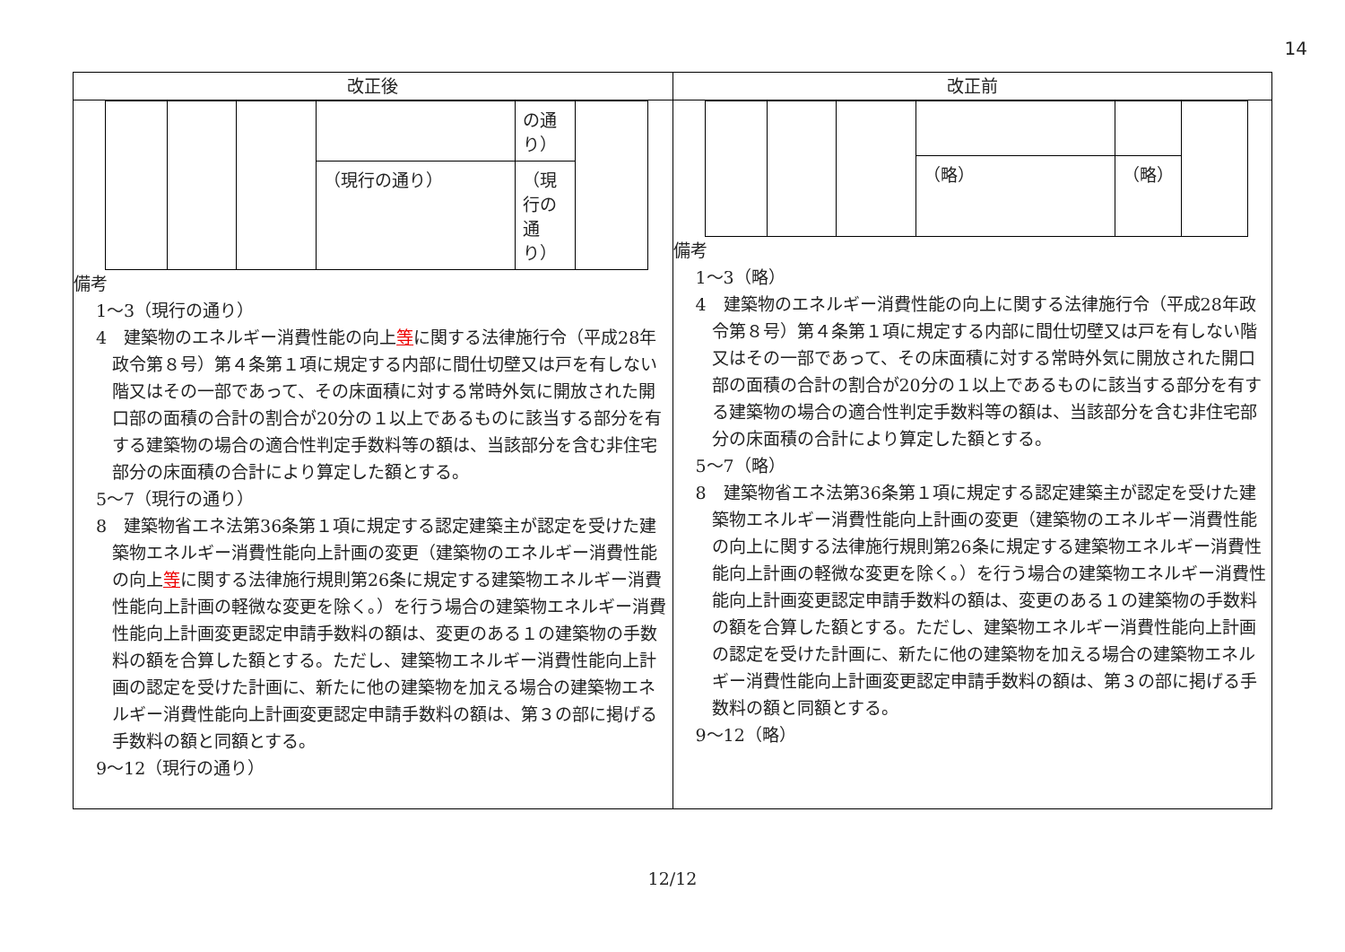14
| 改正後 | 改正前 |
| --- | --- |
| / / / / / の通り） / / / / / / （現行の通り） / （現行の通り） / / 備考 1～3（現行の通り） 4 建築物のエネルギー消費性能の向上 等 に関する法律施行令（平成28年政令第８号）第４条第１項に規定する内部に間仕切壁又は戸を有しない階又はその一部であって、その床面積に対する常時外気に開放された開口部の面積の合計の割合が20分の１以上であるものに該当する部分を有する建築物の場合の適合性判定手数料等の額は、当該部分を含む非住宅部分の床面積の合計により算定した額とする。 5～7（現行の通り） 8 建築物省エネ法第36条第１項に規定する認定建築主が認定を受けた建築物エネルギー消費性能向上計画の変更（建築物のエネルギー消費性能の向上 等 に関する法律施行規則第26条に規定する建築物エネルギー消費性能向上計画の軽微な変更を除く。）を行う場合の建築物エネルギー消費性能向上計画変更認定申請手数料の額は、変更のある１の建築物の手数料の額を合算した額とする。ただし、建築物エネルギー消費性能向上計画の認定を受けた計画に、新たに他の建築物を加える場合の建築物エネルギー消費性能向上計画変更認定申請手数料の額は、第３の部に掲げる手数料の額と同額とする。 9～12（現行の通り） | / / / / （略） / （略） / / 備考 1～3（略） 4 建築物のエネルギー消費性能の向上に関する法律施行令（平成28年政令第８号）第４条第１項に規定する内部に間仕切壁又は戸を有しない階又はその一部であって、その床面積に対する常時外気に開放された開口部の面積の合計の割合が20分の１以上であるものに該当する部分を有する建築物の場合の適合性判定手数料等の額は、当該部分を含む非住宅部分の床面積の合計により算定した額とする。 5～7（略） 8 建築物省エネ法第36条第１項に規定する認定建築主が認定を受けた建築物エネルギー消費性能向上計画の変更（建築物のエネルギー消費性能の向上に関する法律施行規則第26条に規定する建築物エネルギー消費性能向上計画の軽微な変更を除く。）を行う場合の建築物エネルギー消費性能向上計画変更認定申請手数料の額は、変更のある１の建築物の手数料の額を合算した額とする。ただし、建築物エネルギー消費性能向上計画の認定を受けた計画に、新たに他の建築物を加える場合の建築物エネルギー消費性能向上計画変更認定申請手数料の額は、第３の部に掲げる手数料の額と同額とする。 9～12（略） |
12/12